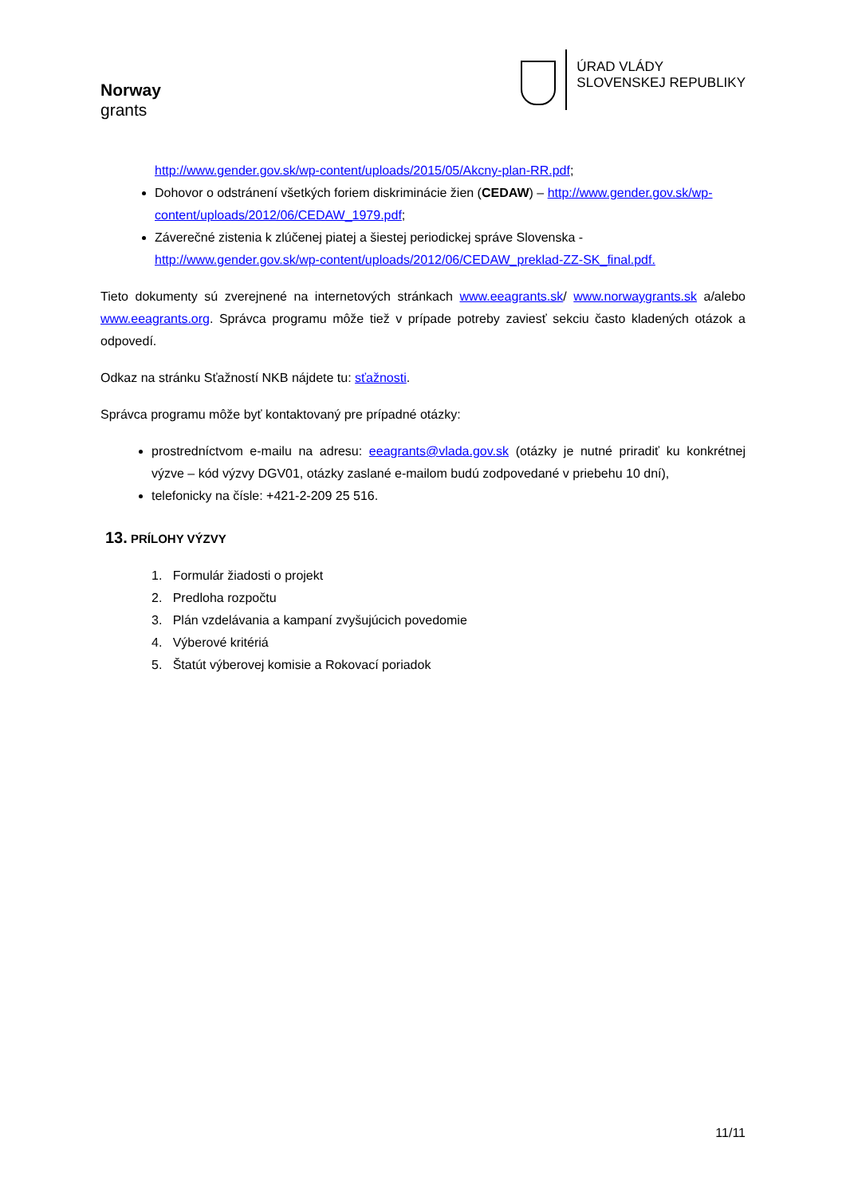Norway
grants
ÚRAD VLÁDY
SLOVENSKEJ REPUBLIKY
http://www.gender.gov.sk/wp-content/uploads/2015/05/Akcny-plan-RR.pdf;
Dohovor o odstránení všetkých foriem diskriminácie žien (CEDAW) – http://www.gender.gov.sk/wp-content/uploads/2012/06/CEDAW_1979.pdf;
Záverečné zistenia k zlúčenej piatej a šiestej periodickej správe Slovenska - http://www.gender.gov.sk/wp-content/uploads/2012/06/CEDAW_preklad-ZZ-SK_final.pdf.
Tieto dokumenty sú zverejnené na internetových stránkach www.eeagrants.sk/ www.norwaygrants.sk a/alebo www.eeagrants.org. Správca programu môže tiež v prípade potreby zaviesť sekciu často kladených otázok a odpovedí.
Odkaz na stránku Sťažností NKB nájdete tu: sťažnosti.
Správca programu môže byť kontaktovaný pre prípadné otázky:
prostredníctvom e-mailu na adresu: eeagrants@vlada.gov.sk (otázky je nutné priradiť ku konkrétnej výzve – kód výzvy DGV01, otázky zaslané e-mailom budú zodpovedané v priebehu 10 dní),
telefonicky na čísle: +421-2-209 25 516.
13. PRÍLOHY VÝZVY
1. Formulár žiadosti o projekt
2. Predloha rozpočtu
3. Plán vzdelávania a kampaní zvyšujúcich povedomie
4. Výberové kritériá
5. Štatút výberovej komisie a Rokovací poriadok
11/11